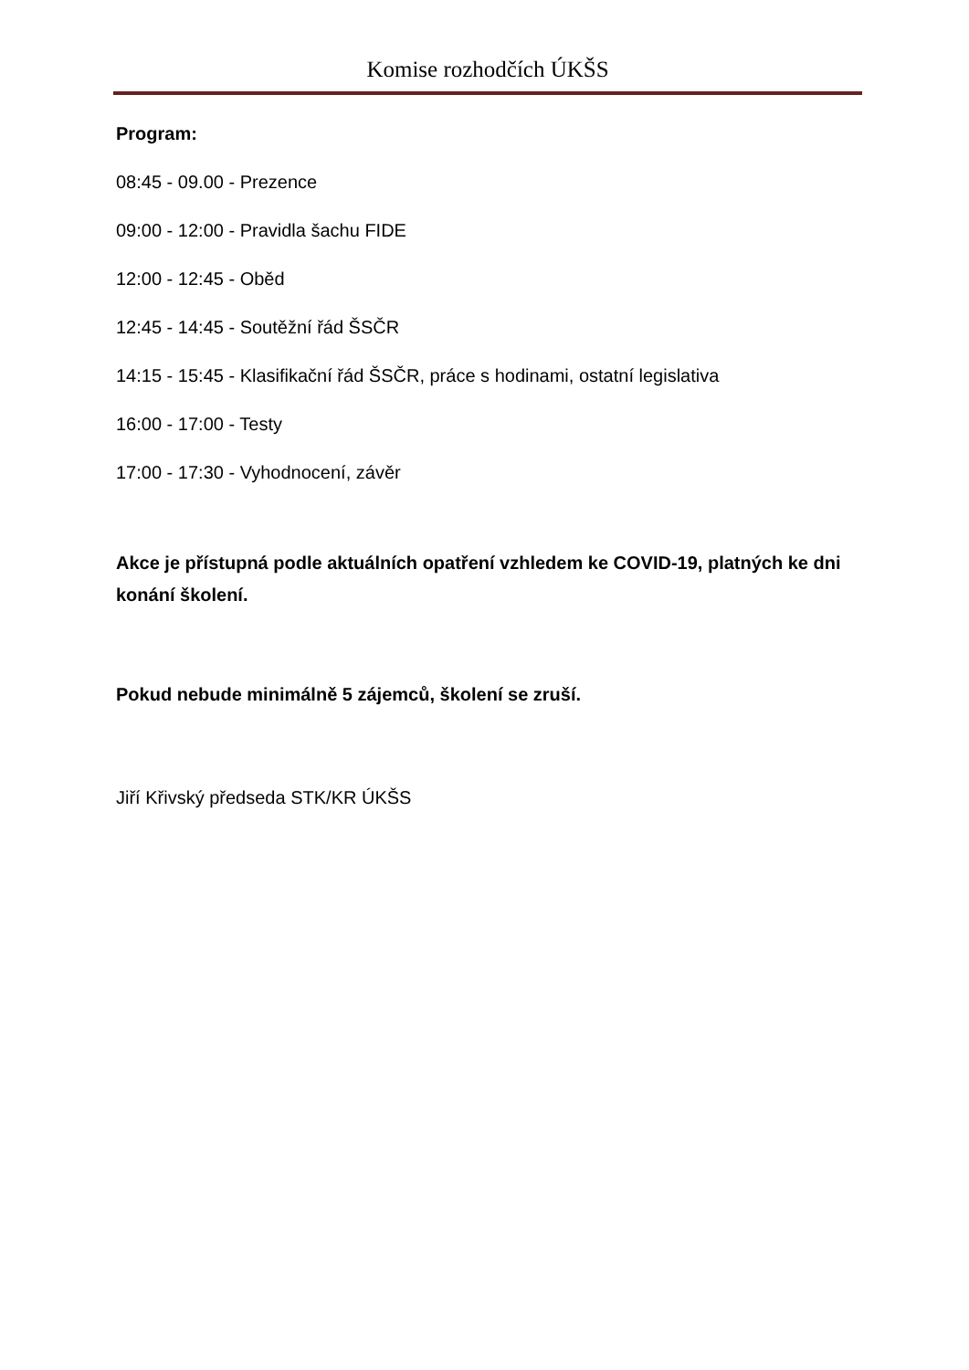Komise rozhodčích ÚKŠS
Program:
08:45 - 09.00 - Prezence
09:00 - 12:00 - Pravidla šachu FIDE
12:00 - 12:45 - Oběd
12:45 - 14:45 - Soutěžní řád ŠSČR
14:15 - 15:45 - Klasifikační řád ŠSČR, práce s hodinami, ostatní legislativa
16:00 - 17:00 - Testy
17:00 - 17:30 - Vyhodnocení, závěr
Akce je přístupná podle aktuálních opatření vzhledem ke COVID-19, platných ke dni konání školení.
Pokud nebude minimálně 5 zájemců, školení se zruší.
Jiří Křivský předseda STK/KR ÚKŠS